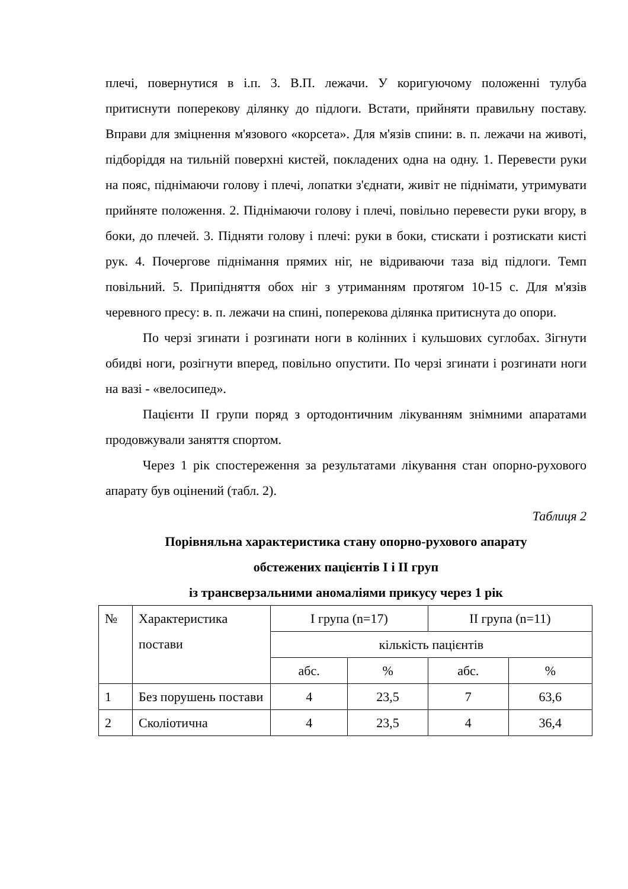плечі, повернутися в і.п. 3. В.П. лежачи. У коригуючому положенні тулуба притиснути поперекову ділянку до підлоги. Встати, прийняти правильну поставу. Вправи для зміцнення м'язового «корсета». Для м'язів спини: в. п. лежачи на животі, підборіддя на тильній поверхні кистей, покладених одна на одну. 1. Перевести руки на пояс, піднімаючи голову і плечі, лопатки з'єднати, живіт не піднімати, утримувати прийняте положення. 2. Піднімаючи голову і плечі, повільно перевести руки вгору, в боки, до плечей. 3. Підняти голову і плечі: руки в боки, стискати і розтискати кисті рук. 4. Почергове піднімання прямих ніг, не відриваючи таза від підлоги. Темп повільний. 5. Припідняття обох ніг з утриманням протягом 10-15 с. Для м'язів черевного пресу: в. п. лежачи на спині, поперекова ділянка притиснута до опори.
По черзі згинати і розгинати ноги в колінних і кульшових суглобах. Зігнути обидві ноги, розігнути вперед, повільно опустити. По черзі згинати і розгинати ноги на вазі - «велосипед».
Пацієнти II групи поряд з ортодонтичним лікуванням знімними апаратами продовжували заняття спортом.
Через 1 рік спостереження за результатами лікування стан опорно-рухового апарату був оцінений (табл. 2).
Таблиця 2
Порівняльна характеристика стану опорно-рухового апарату
обстежених пацієнтів I і II груп
із трансверзальними аномаліями прикусу через 1 рік
| № | Характеристика постави | I група (n=17) | | II група (n=11) | |
| | | кількість пацієнтів | | | |
| | | абс. | % | абс. | % |
| 1 | Без порушень постави | 4 | 23,5 | 7 | 63,6 |
| 2 | Сколіотична | 4 | 23,5 | 4 | 36,4 |